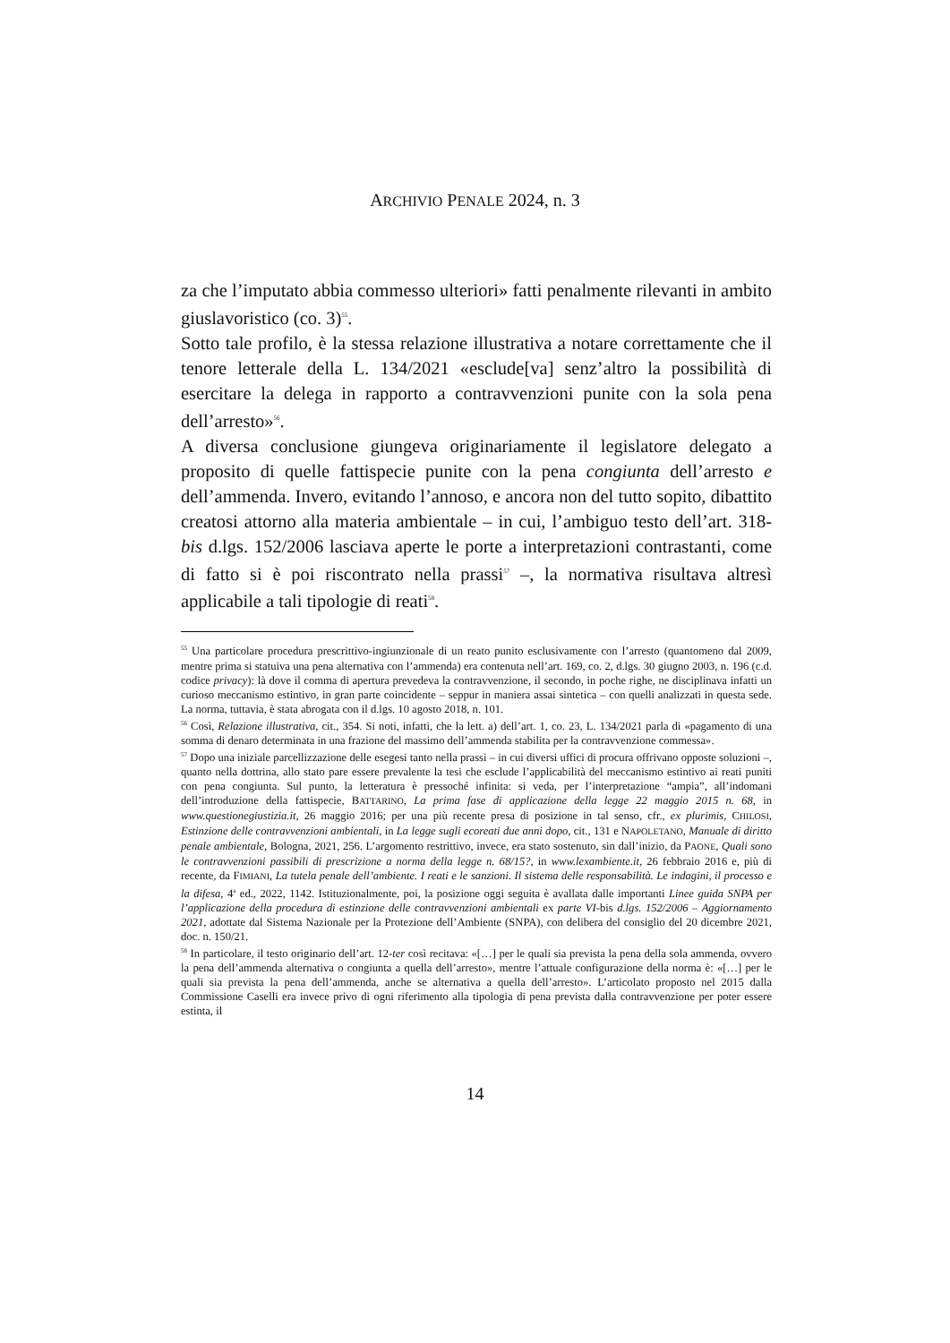ARCHIVIO PENALE 2024, n. 3
za che l’imputato abbia commesso ulteriori» fatti penalmente rilevanti in ambito giuslavoristico (co. 3)<sup>55</sup>.
Sotto tale profilo, è la stessa relazione illustrativa a notare correttamente che il tenore letterale della L. 134/2021 «esclude[va] senz’altro la possibilità di esercitare la delega in rapporto a contravvenzioni punite con la sola pena dell’arresto»<sup>56</sup>.
A diversa conclusione giungeva originariamente il legislatore delegato a proposito di quelle fattispecie punite con la pena congiunta dell’arresto e dell’ammenda. Invero, evitando l’annoso, e ancora non del tutto sopito, dibattito creatosi attorno alla materia ambientale – in cui, l’ambiguo testo dell’art. 318-bis d.lgs. 152/2006 lasciava aperte le porte a interpretazioni contrastanti, come di fatto si è poi riscontrato nella prassi<sup>57</sup> –, la normativa risultava altresì applicabile a tali tipologie di reati<sup>58</sup>.
<sup>55</sup> Una particolare procedura prescrittivo-ingiunzionale di un reato punito esclusivamente con l’arresto (quantomeno dal 2009, mentre prima si statuiva una pena alternativa con l’ammenda) era contenuta nell’art. 169, co. 2, d.lgs. 30 giugno 2003, n. 196 (c.d. codice privacy): là dove il comma di apertura prevedeva la contravvenzione, il secondo, in poche righe, ne disciplinava infatti un curioso meccanismo estintivo, in gran parte coincidente – seppur in maniera assai sintetica – con quelli analizzati in questa sede. La norma, tuttavia, è stata abrogata con il d.lgs. 10 agosto 2018, n. 101.
<sup>56</sup> Così, Relazione illustrativa, cit., 354. Si noti, infatti, che la lett. a) dell’art. 1, co. 23, L. 134/2021 parla di «pagamento di una somma di denaro determinata in una frazione del massimo dell’ammenda stabilita per la contravvenzione commessa».
<sup>57</sup> Dopo una iniziale parcellizzazione delle esegesi tanto nella prassi – in cui diversi uffici di procura offrivano opposte soluzioni –, quanto nella dottrina, allo stato pare essere prevalente la tesi che esclude l’applicabilità del meccanismo estintivo ai reati puniti con pena congiunta. Sul punto, la letteratura è pressoché infinita: si veda, per l’interpretazione “ampia”, all’indomani dell’introduzione della fattispecie, BATTARINO, La prima fase di applicazione della legge 22 maggio 2015 n. 68, in www.questionegiustizia.it, 26 maggio 2016; per una più recente presa di posizione in tal senso, cfr., ex plurimis, CHILOSI, Estinzione delle contravvenzioni ambientali, in La legge sugli ecoreati due anni dopo, cit., 131 e NAPOLETANO, Manuale di diritto penale ambientale, Bologna, 2021, 256. L’argomento restrittivo, invece, era stato sostenuto, sin dall’inizio, da PAONE, Quali sono le contravvenzioni passibili di prescrizione a norma della legge n. 68/15?, in www.lexambiente.it, 26 febbraio 2016 e, più di recente, da FIMIANI, La tutela penale dell’ambiente. I reati e le sanzioni. Il sistema delle responsabilità. Le indagini, il processo e la difesa, 4<sup>a</sup> ed., 2022, 1142. Istituzionalmente, poi, la posizione oggi seguita è avallata dalle importanti Linee guida SNPA per l’applicazione della procedura di estinzione delle contravvenzioni ambientali ex parte VI-bis d.lgs. 152/2006 – Aggiornamento 2021, adottate dal Sistema Nazionale per la Protezione dell’Ambiente (SNPA), con delibera del consiglio del 20 dicembre 2021, doc. n. 150/21.
<sup>58</sup> In particolare, il testo originario dell’art. 12-ter così recitava: «[…] per le quali sia prevista la pena della sola ammenda, ovvero la pena dell’ammenda alternativa o congiunta a quella dell’arresto», mentre l’attuale configurazione della norma è: «[…] per le quali sia prevista la pena dell’ammenda, anche se alternativa a quella dell’arresto». L’articolato proposto nel 2015 dalla Commissione Caselli era invece privo di ogni riferimento alla tipologia di pena prevista dalla contravvenzione per poter essere estinta, il
14